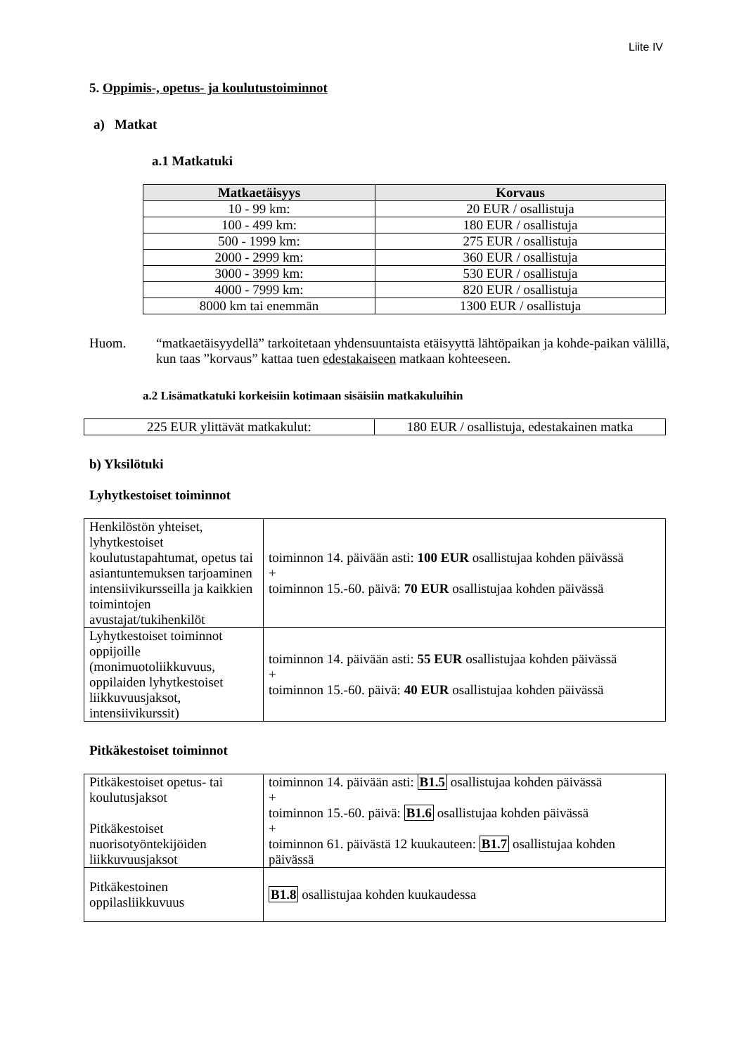Liite IV
5. Oppimis-, opetus- ja koulutustoiminnot
a) Matkat
a.1 Matkatuki
| Matkaetäisyys | Korvaus |
| --- | --- |
| 10 - 99 km: | 20 EUR / osallistuja |
| 100 - 499 km: | 180 EUR / osallistuja |
| 500 - 1999 km: | 275 EUR / osallistuja |
| 2000 - 2999 km: | 360 EUR / osallistuja |
| 3000 - 3999 km: | 530 EUR / osallistuja |
| 4000 - 7999 km: | 820 EUR / osallistuja |
| 8000 km tai enemmän | 1300 EUR / osallistuja |
Huom. “matkaetäisyydellä” tarkoitetaan yhdensuuntaista etäisyyttä lähtöpaikan ja kohde-paikan välillä, kun taas ”korvaus” kattaa tuen edestakaiseen matkaan kohteeseen.
a.2 Lisämatkatuki korkeisiin kotimaan sisäisiin matkakuluihin
| 225 EUR ylittävät matkakulut: | 180 EUR / osallistuja, edestakainen matka |
b) Yksilötuki
Lyhytkestoiset toiminnot
| Henkilöstön yhteiset, lyhytkestoiset koulutustapahtumat, opetus tai asiantuntemuksen tarjoaminen intensiivikursseilla ja kaikkien toimintojen avustajat/tukihenkilöt | toiminnon 14. päivään asti: 100 EUR osallistujaa kohden päivässä + toiminnon 15.-60. päivä: 70 EUR osallistujaa kohden päivässä |
| Lyhytkestoiset toiminnot oppijoille (monimuotoliikkuvuus, oppilaiden lyhytkestoiset liikkuvuusjaksot, intensiivikurssit) | toiminnon 14. päivään asti: 55 EUR osallistujaa kohden päivässä + toiminnon 15.-60. päivä: 40 EUR osallistujaa kohden päivässä |
Pitkäkestoiset toiminnot
| Pitkäkestoiset opetus- tai koulutusjaksot Pitkäkestoiset nuorisotyöntekijöiden liikkuvuusjaksot | toiminnon 14. päivään asti: B1.5 osallistujaa kohden päivässä + toiminnon 15.-60. päivä: B1.6 osallistujaa kohden päivässä + toiminnon 61. päivästä 12 kuukauteen: B1.7 osallistujaa kohden päivässä |
| Pitkäkestoinen oppilasliikkuvuus | B1.8 osallistujaa kohden kuukaudessa |